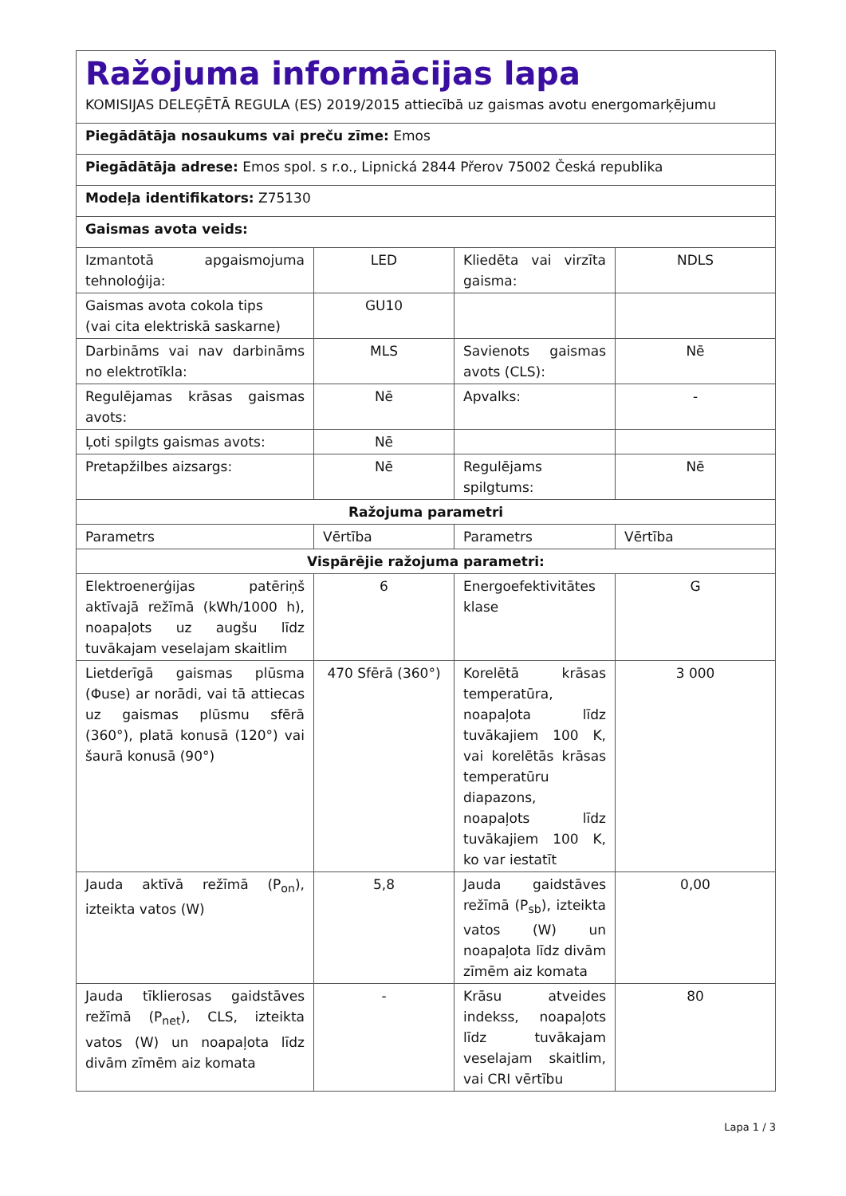| Ražojuma informācijas lapa KOMISIJAS DELEĢĒTĀ REGULA (ES) 2019/2015 attiecībā uz gaismas avotu energomarķējumu | | | |
| Piegādātāja nosaukums vai preču zīme: Emos | | | |
| Piegādātāja adrese: Emos spol. s r.o., Lipnická 2844 Přerov 75002 Česká republika | | | |
| Modeļa identifikators: Z75130 | | | |
| Gaismas avota veids: | | | |
| Izmantotā apgaismojuma tehnoloģija: | LED | Kliedēta vai virzīta gaisma: | NDLS |
| Gaismas avota cokola tips (vai cita elektriskā saskarne) | GU10 | | |
| Darbināms vai nav darbināms no elektrotīkla: | MLS | Savienots gaismas avots (CLS): | Nē |
| Regulējamas krāsas gaismas avots: | Nē | Apvalks: | - |
| Ļoti spilgts gaismas avots: | Nē | | |
| Pretapžilbes aizsargs: | Nē | Regulējams spilgtums: | Nē |
| Ražojuma parametri | | | |
| Parametrs | Vērtība | Parametrs | Vērtība |
| Vispārējie ražojuma parametri: | | | |
| Elektroenerģijas patēriņš aktīvajā režīmā (kWh/1000 h), noapaļots uz augšu līdz tuvākajam veselajam skaitlim | 6 | Energoefektivitātes klase | G |
| Lietderīgā gaismas plūsma (Φuse) ar norādi, vai tā attiecas uz gaismas plūsmu sfērā (360°), platā konusā (120°) vai šaurā konusā (90°) | 470 Sfērā (360°) | Korelētā krāsas temperatūra, noapaļota līdz tuvākajiem 100 K, vai korelētās krāsas temperatūru diapazons, noapaļots līdz tuvākajiem 100 K, ko var iestatīt | 3 000 |
| Jauda aktīvā režīmā (P<sub>on</sub>), izteikta vatos (W) | 5,8 | Jauda gaidstāves režīmā (P<sub>sb</sub>), izteikta vatos (W) un noapaļota līdz divām zīmēm aiz komata | 0,00 |
| Jauda tīklierosas gaidstāves režīmā (P<sub>net</sub>), CLS, izteikta vatos (W) un noapaļota līdz divām zīmēm aiz komata | - | Krāsu atveides indekss, noapaļots līdz tuvākajam veselajam skaitlim, vai CRI vērtību | 80 |
Lapa 1 / 3